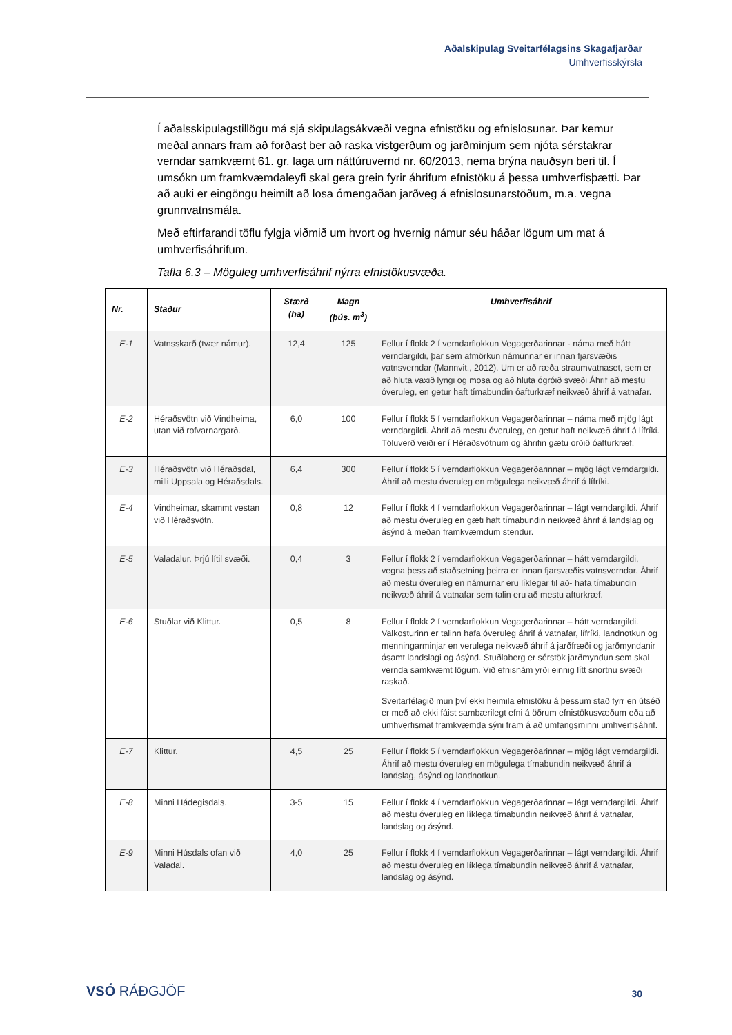Aðalskipulag Sveitarfélagsins Skagafjarðar
Umhverfisskýrsla
Í aðalsskipulagstillögu má sjá skipulagsákvæði vegna efnistöku og efnislosunar. Þar kemur meðal annars fram að forðast ber að raska vistgerðum og jarðminjum sem njóta sérstakrar verndar samkvæmt 61. gr. laga um náttúruvernd nr. 60/2013, nema brýna nauðsyn beri til. Í umsókn um framkvæmdaleyfi skal gera grein fyrir áhrifum efnistöku á þessa umhverfisþætti. Þar að auki er eingöngu heimilt að losa ómengaðan jarðveg á efnislosunarstöðum, m.a. vegna grunnvatnsmála.
Með eftirfarandi töflu fylgja viðmið um hvort og hvernig námur séu háðar lögum um mat á umhverfisáhrifum.
Tafla 6.3 – Möguleg umhverfisáhrif nýrra efnistökusvæða.
| Nr. | Staður | Stærð (ha) | Magn (þús. m<sup>3</sup>) | Umhverfisáhrif |
| --- | --- | --- | --- | --- |
| E-1 | Vatnsskarð (tvær námur). | 12,4 | 125 | Fellur í flokk 2 í verndarflokkun Vegagerðarinnar - náma með hátt verndargildi, þar sem afmörkun námunnar er innan fjarsvæðis vatnsverndar (Mannvit., 2012). Um er að ræða straumvatnaset, sem er að hluta vaxið lyngi og mosa og að hluta ógróið svæði Áhrif að mestu óveruleg, en getur haft tímabundin óafturkræf neikvæð áhrif á vatnafar. |
| E-2 | Héraðsvötn við Vindheima, utan við rofvarnargarð. | 6,0 | 100 | Fellur í flokk 5 í verndarflokkun Vegagerðarinnar – náma með mjög lágt verndargildi. Áhrif að mestu óveruleg, en getur haft neikvæð áhrif á lífríki. Töluverð veiði er í Héraðsvötnum og áhrifin gætu orðið óafturkræf. |
| E-3 | Héraðsvötn við Héraðsdal, milli Uppsala og Héraðsdals. | 6,4 | 300 | Fellur í flokk 5 í verndarflokkun Vegagerðarinnar – mjög lágt verndargildi. Áhrif að mestu óveruleg en mögulega neikvæð áhrif á lífríki. |
| E-4 | Vindheimar, skammt vestan við Héraðsvötn. | 0,8 | 12 | Fellur í flokk 4 í verndarflokkun Vegagerðarinnar – lágt verndargildi. Áhrif að mestu óveruleg en gæti haft tímabundin neikvæð áhrif á landslag og ásýnd á meðan framkvæmdum stendur. |
| E-5 | Valadalur. Þrjú lítil svæði. | 0,4 | 3 | Fellur í flokk 2 í verndarflokkun Vegagerðarinnar – hátt verndargildi, vegna þess að staðsetning þeirra er innan fjarsvæðis vatnsverndar. Áhrif að mestu óveruleg en námurnar eru líklegar til að- hafa tímabundin neikvæð áhrif á vatnafar sem talin eru að mestu afturkræf. |
| E-6 | Stuðlar við Klittur. | 0,5 | 8 | Fellur í flokk 2 í verndarflokkun Vegagerðarinnar – hátt verndargildi. Valkosturinn er talinn hafa óveruleg áhrif á vatnafar, lífríki, landnotkun og menningarminjar en verulega neikvæð áhrif á jarðfræði og jarðmyndanir ásamt landslagi og ásýnd. Stuðlaberg er sérstök jarðmyndun sem skal vernda samkvæmt lögum. Við efnisnám yrði einnig lítt snortnu svæði raskað. Sveitarfélagið mun því ekki heimila efnistöku á þessum stað fyrr en útséð er með að ekki fáist sambærilegt efni á öðrum efnistökusvæðum eða að umhverfismat framkvæmda sýni fram á að umfangsminni umhverfisáhrif. |
| E-7 | Klittur. | 4,5 | 25 | Fellur í flokk 5 í verndarflokkun Vegagerðarinnar – mjög lágt verndargildi. Áhrif að mestu óveruleg en mögulega tímabundin neikvæð áhrif á landslag, ásýnd og landnotkun. |
| E-8 | Minni Hádegisdals. | 3-5 | 15 | Fellur í flokk 4 í verndarflokkun Vegagerðarinnar – lágt verndargildi. Áhrif að mestu óveruleg en líklega tímabundin neikvæð áhrif á vatnafar, landslag og ásýnd. |
| E-9 | Minni Húsdals ofan við Valadal. | 4,0 | 25 | Fellur í flokk 4 í verndarflokkun Vegagerðarinnar – lágt verndargildi. Áhrif að mestu óveruleg en líklega tímabundin neikvæð áhrif á vatnafar, landslag og ásýnd. |
VSÓ RÁÐGJÖF 30